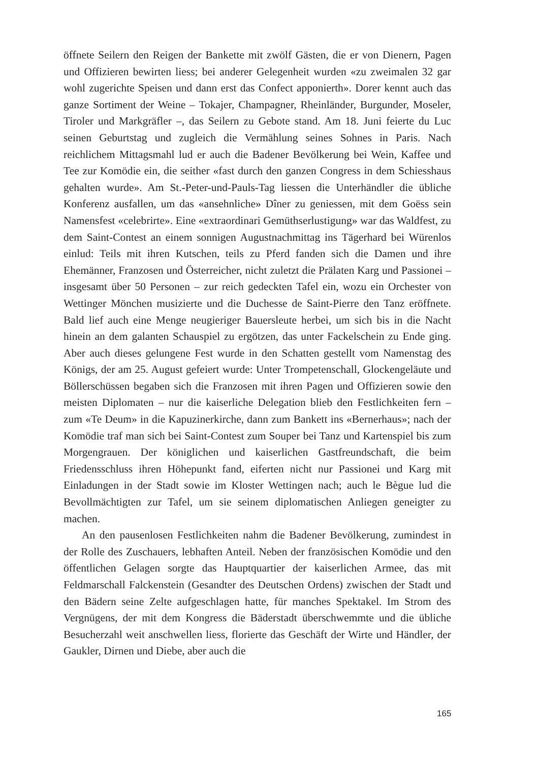öffnete Seilern den Reigen der Bankette mit zwölf Gästen, die er von Dienern, Pagen und Offizieren bewirten liess; bei anderer Gelegenheit wurden «zu zweimalen 32 gar wohl zugerichte Speisen und dann erst das Confect apponierth». Dorer kennt auch das ganze Sortiment der Weine – Tokajer, Champagner, Rheinländer, Burgunder, Moseler, Tiroler und Markgräfler –, das Seilern zu Gebote stand. Am 18. Juni feierte du Luc seinen Geburtstag und zugleich die Vermählung seines Sohnes in Paris. Nach reichlichem Mittagsmahl lud er auch die Badener Bevölkerung bei Wein, Kaffee und Tee zur Komödie ein, die seither «fast durch den ganzen Congress in dem Schiesshaus gehalten wurde». Am St.-Peter-und-Pauls-Tag liessen die Unterhändler die übliche Konferenz ausfallen, um das «ansehnliche» Dîner zu geniessen, mit dem Goëss sein Namensfest «celebrirte». Eine «extraordinari Gemüthserlustigung» war das Waldfest, zu dem Saint-Contest an einem sonnigen Augustnachmittag ins Tägerhard bei Würenlos einlud: Teils mit ihren Kutschen, teils zu Pferd fanden sich die Damen und ihre Ehemänner, Franzosen und Österreicher, nicht zuletzt die Prälaten Karg und Passionei – insgesamt über 50 Personen – zur reich gedeckten Tafel ein, wozu ein Orchester von Wettinger Mönchen musizierte und die Duchesse de Saint-Pierre den Tanz eröffnete. Bald lief auch eine Menge neugieriger Bauersleute herbei, um sich bis in die Nacht hinein an dem galanten Schauspiel zu ergötzen, das unter Fackelschein zu Ende ging. Aber auch dieses gelungene Fest wurde in den Schatten gestellt vom Namenstag des Königs, der am 25. August gefeiert wurde: Unter Trompetenschall, Glockengeläute und Böllerschüssen begaben sich die Franzosen mit ihren Pagen und Offizieren sowie den meisten Diplomaten – nur die kaiserliche Delegation blieb den Festlichkeiten fern – zum «Te Deum» in die Kapuzinerkirche, dann zum Bankett ins «Bernerhaus»; nach der Komödie traf man sich bei Saint-Contest zum Souper bei Tanz und Kartenspiel bis zum Morgengrauen. Der königlichen und kaiserlichen Gastfreundschaft, die beim Friedensschluss ihren Höhepunkt fand, eiferten nicht nur Passionei und Karg mit Einladungen in der Stadt sowie im Kloster Wettingen nach; auch le Bègue lud die Bevollmächtigten zur Tafel, um sie seinem diplomatischen Anliegen geneigter zu machen.
An den pausenlosen Festlichkeiten nahm die Badener Bevölkerung, zumindest in der Rolle des Zuschauers, lebhaften Anteil. Neben der französischen Komödie und den öffentlichen Gelagen sorgte das Hauptquartier der kaiserlichen Armee, das mit Feldmarschall Falckenstein (Gesandter des Deutschen Ordens) zwischen der Stadt und den Bädern seine Zelte aufgeschlagen hatte, für manches Spektakel. Im Strom des Vergnügens, der mit dem Kongress die Bäderstadt überschwemmte und die übliche Besucherzahl weit anschwellen liess, florierte das Geschäft der Wirte und Händler, der Gaukler, Dirnen und Diebe, aber auch die
165